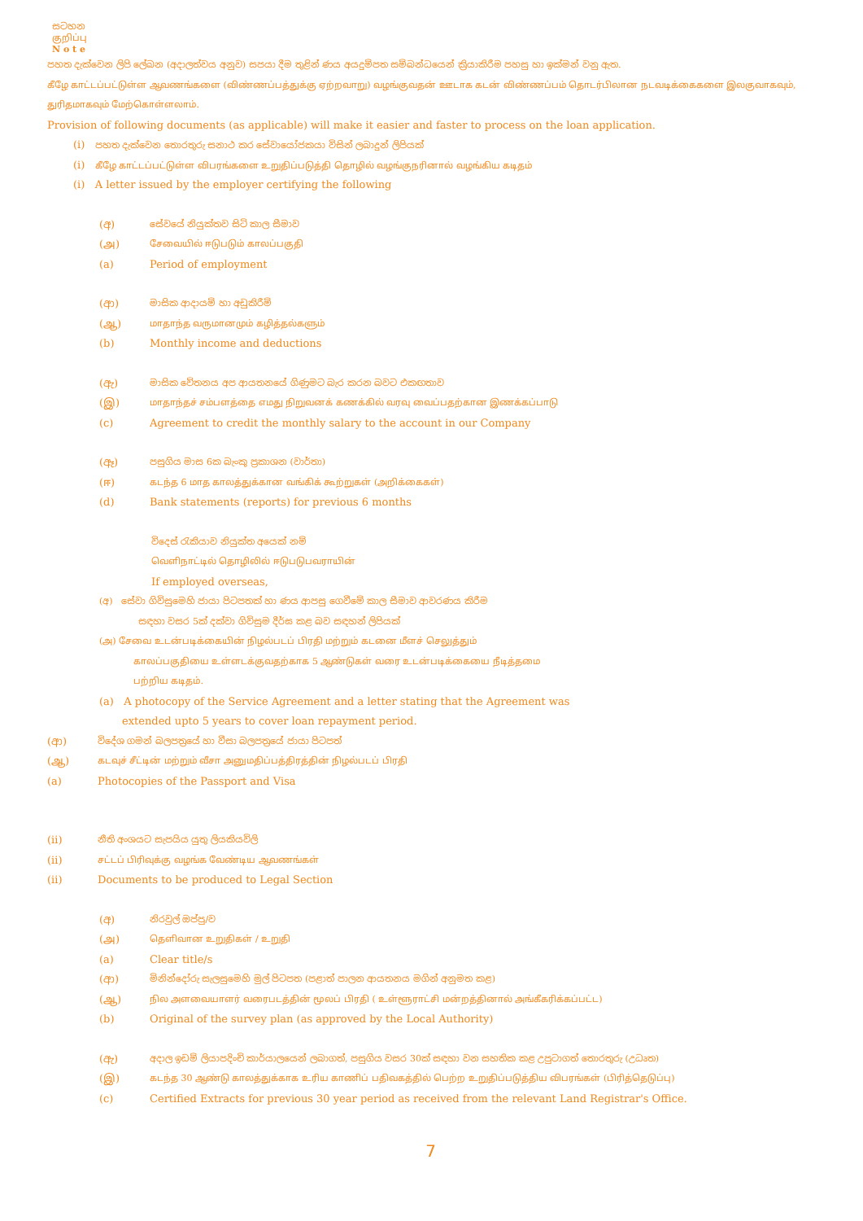සටහන
குறிப்பு
N o t e
පහත දැක්වෙන ලිපි ලේඛන (අදාලත්වය අනුව) සපයා දීම තුළින් ණය අයදුම්පත සම්බන්ධයෙන් ක්‍රියාකිරීම පහසු හා ඉක්මන් වනු ඇත.
கீழே காட்டப்பட்டுள்ள ஆவணங்களை (விண்ணப்பத்துக்கு ஏற்றவாறு) வழங்குவதன் ஊடாக கடன் விண்ணப்பம் தொடர்பிலான நடவடிக்கைகளை இலகுவாகவும்,
துரிதமாகவும் மேற்கொள்ளலாம்.
Provision of following documents (as applicable) will make it easier and faster to process on the loan application.
(i) පහත දැක්වෙන තොරතුරු සනාථ කර සේවායෝජකයා විසින් ලබාදුන් ලිපියක්
(i) கீழே காட்டப்பட்டுள்ள விபரங்களை உறுதிப்படுத்தி தொழில் வழங்குநரினால் வழங்கிய கடிதம்
(i) A letter issued by the employer certifying the following
(අ) සේවයේ නියුක්තව සිටි කාල සීමාව
(அ) சேவையில் ஈடுபடும் காலப்பகுதி
(a) Period of employment
(ආ) මාසික ආදායම් හා අඩුකිරීම්
(ஆ) மாதாந்த வருமானமும் கழித்தல்களும்
(b) Monthly income and deductions
(ඇ) මාසික වේතනය අප ආයතනයේ ගිණුමට බැර කරන බවට එකඟතාව
(இ) மாதாந்தச் சம்பளத்தை எமது நிறுவனக் கணக்கில் வரவு வைப்பதற்கான இணக்கப்பாடு
(c) Agreement to credit the monthly salary to the account in our Company
(ඈ) පසුගිය මාස 6ක බැංකු ප්‍රකාශන (වාර්තා)
(ஈ) கடந்த 6 மாத காலத்துக்கான வங்கிக் கூற்றுகள் (அறிக்கைகள்)
(d) Bank statements (reports) for previous 6 months
විදෙස් රැකියාව නියුක්ත අයෙක් නම්
வெளிநாட்டில் தொழிலில் ஈடுபடுபவராயின்
If employed overseas,
(අ) සේවා ගිවිසුමෙහි ජායා පිටපතක් හා ණය ආපසු ගෙවීමේ කාල සීමාව ආවරණය කිරීම
සඳහා වසර 5ක් දක්වා ගිවිසුම දීර්ඝ කළ බව සඳහන් ලිපියක්
(அ) சேவை உடன்படிக்கையின் நிழல்படப் பிரதி மற்றும் கடனை மீளச் செலுத்தும்
காலப்பகுதியை உள்ளடக்குவதற்காக 5 ஆண்டுகள் வரை உடன்படிக்கையை நீடித்தமை
பற்றிய கடிதம்.
(a) A photocopy of the Service Agreement and a letter stating that the Agreement was
extended upto 5 years to cover loan repayment period.
(ආ) විදේශ ගමන් බලපත්‍රයේ හා වීසා බලපත්‍රයේ ජායා පිටපත්
(ஆ) கடவுச் சீட்டின் மற்றும் வீசா அனுமதிப்பத்திரத்தின் நிழல்படப் பிரதி
(a) Photocopies of the Passport and Visa
(ii) නීති අංශයට සැපයිය යුතු ලියකියවිලි
(ii) சட்டப் பிரிவுக்கு வழங்க வேண்டிய ஆவணங்கள்
(ii) Documents to be produced to Legal Section
(අ) නිරවුල් ඔප්පු/ව
(அ) தெளிவான உறுதிகள் / உறுதி
(a) Clear title/s
(ආ) මිනින්දෝරු සැලසුමෙහි මුල් පිටපත (පළාත් පාලන ආයතනය මගින් අනුමත කළ)
(ஆ) நில அளவையாளர் வரைபடத்தின் மூலப் பிரதி ( உள்ளூராட்சி மன்றத்தினால் அங்கீகரிக்கப்பட்ட)
(b) Original of the survey plan (as approved by the Local Authority)
(ඇ) අදාල ඉඩම් ලියාපදිංචි කාර්යාලයෙන් ලබාගත්, පසුගිය වසර 30ක් සඳහා වන සහතික කළ උපුටාගත් තොරතුරු (උධෘත)
(இ) கடந்த 30 ஆண்டு காலத்துக்காக உரிய காணிப் பதிவகத்தில் பெற்ற உறுதிப்படுத்திய விபரங்கள் (பிரித்தெடுப்பு)
(c) Certified Extracts for previous 30 year period as received from the relevant Land Registrar's Office.
7